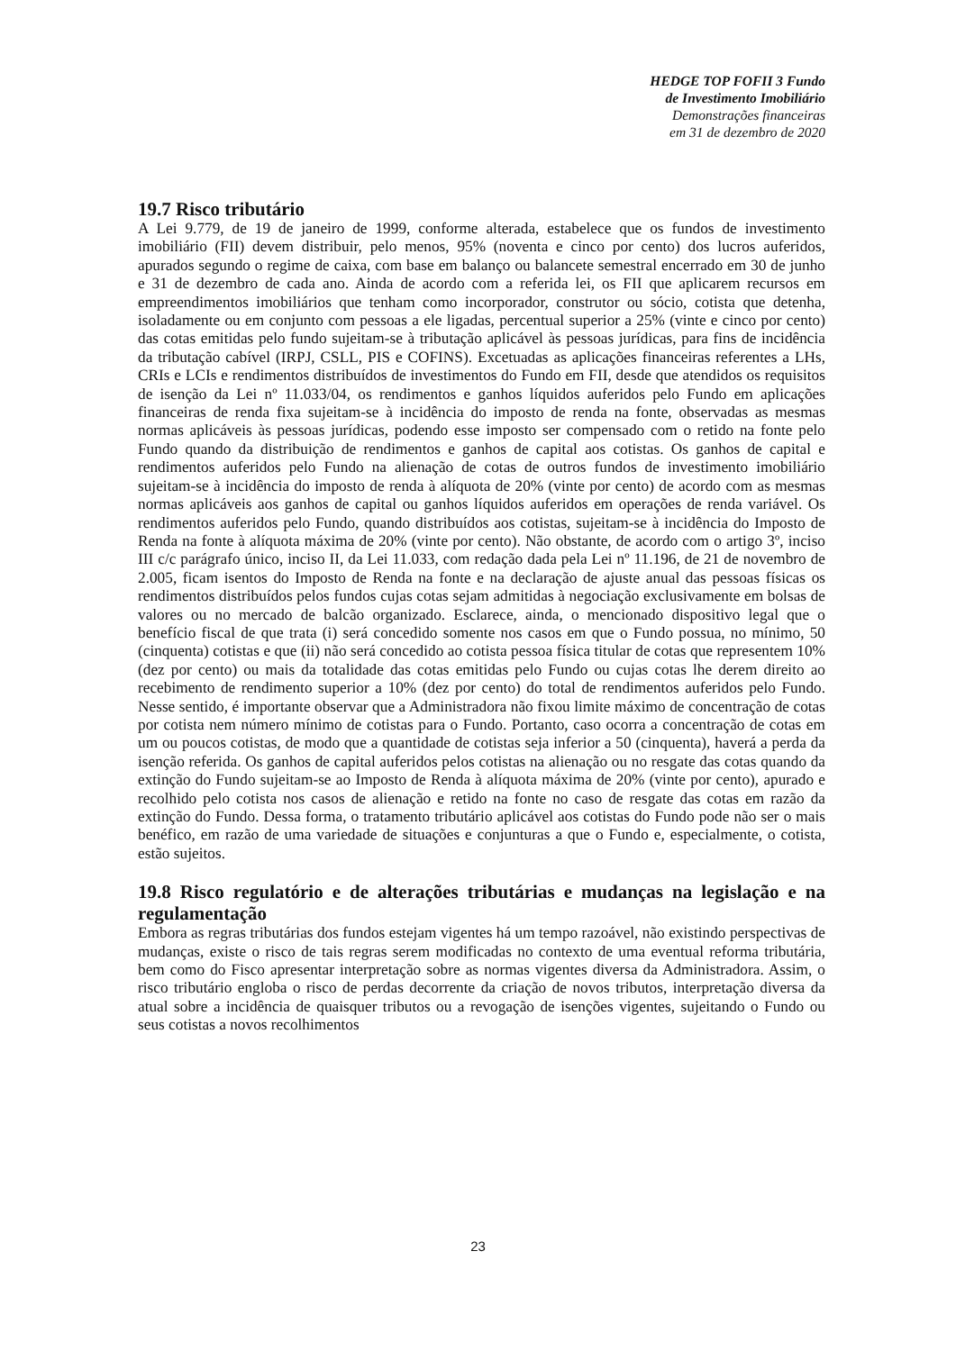HEDGE TOP FOFII 3 Fundo
de Investimento Imobiliário
Demonstrações financeiras
em 31 de dezembro de 2020
19.7 Risco tributário
A Lei 9.779, de 19 de janeiro de 1999, conforme alterada, estabelece que os fundos de investimento imobiliário (FII) devem distribuir, pelo menos, 95% (noventa e cinco por cento) dos lucros auferidos, apurados segundo o regime de caixa, com base em balanço ou balancete semestral encerrado em 30 de junho e 31 de dezembro de cada ano. Ainda de acordo com a referida lei, os FII que aplicarem recursos em empreendimentos imobiliários que tenham como incorporador, construtor ou sócio, cotista que detenha, isoladamente ou em conjunto com pessoas a ele ligadas, percentual superior a 25% (vinte e cinco por cento) das cotas emitidas pelo fundo sujeitam-se à tributação aplicável às pessoas jurídicas, para fins de incidência da tributação cabível (IRPJ, CSLL, PIS e COFINS). Excetuadas as aplicações financeiras referentes a LHs, CRIs e LCIs e rendimentos distribuídos de investimentos do Fundo em FII, desde que atendidos os requisitos de isenção da Lei nº 11.033/04, os rendimentos e ganhos líquidos auferidos pelo Fundo em aplicações financeiras de renda fixa sujeitam-se à incidência do imposto de renda na fonte, observadas as mesmas normas aplicáveis às pessoas jurídicas, podendo esse imposto ser compensado com o retido na fonte pelo Fundo quando da distribuição de rendimentos e ganhos de capital aos cotistas. Os ganhos de capital e rendimentos auferidos pelo Fundo na alienação de cotas de outros fundos de investimento imobiliário sujeitam-se à incidência do imposto de renda à alíquota de 20% (vinte por cento) de acordo com as mesmas normas aplicáveis aos ganhos de capital ou ganhos líquidos auferidos em operações de renda variável. Os rendimentos auferidos pelo Fundo, quando distribuídos aos cotistas, sujeitam-se à incidência do Imposto de Renda na fonte à alíquota máxima de 20% (vinte por cento). Não obstante, de acordo com o artigo 3º, inciso III c/c parágrafo único, inciso II, da Lei 11.033, com redação dada pela Lei nº 11.196, de 21 de novembro de 2.005, ficam isentos do Imposto de Renda na fonte e na declaração de ajuste anual das pessoas físicas os rendimentos distribuídos pelos fundos cujas cotas sejam admitidas à negociação exclusivamente em bolsas de valores ou no mercado de balcão organizado. Esclarece, ainda, o mencionado dispositivo legal que o benefício fiscal de que trata (i) será concedido somente nos casos em que o Fundo possua, no mínimo, 50 (cinquenta) cotistas e que (ii) não será concedido ao cotista pessoa física titular de cotas que representem 10% (dez por cento) ou mais da totalidade das cotas emitidas pelo Fundo ou cujas cotas lhe derem direito ao recebimento de rendimento superior a 10% (dez por cento) do total de rendimentos auferidos pelo Fundo. Nesse sentido, é importante observar que a Administradora não fixou limite máximo de concentração de cotas por cotista nem número mínimo de cotistas para o Fundo. Portanto, caso ocorra a concentração de cotas em um ou poucos cotistas, de modo que a quantidade de cotistas seja inferior a 50 (cinquenta), haverá a perda da isenção referida. Os ganhos de capital auferidos pelos cotistas na alienação ou no resgate das cotas quando da extinção do Fundo sujeitam-se ao Imposto de Renda à alíquota máxima de 20% (vinte por cento), apurado e recolhido pelo cotista nos casos de alienação e retido na fonte no caso de resgate das cotas em razão da extinção do Fundo. Dessa forma, o tratamento tributário aplicável aos cotistas do Fundo pode não ser o mais benéfico, em razão de uma variedade de situações e conjunturas a que o Fundo e, especialmente, o cotista, estão sujeitos.
19.8 Risco regulatório e de alterações tributárias e mudanças na legislação e na regulamentação
Embora as regras tributárias dos fundos estejam vigentes há um tempo razoável, não existindo perspectivas de mudanças, existe o risco de tais regras serem modificadas no contexto de uma eventual reforma tributária, bem como do Fisco apresentar interpretação sobre as normas vigentes diversa da Administradora. Assim, o risco tributário engloba o risco de perdas decorrente da criação de novos tributos, interpretação diversa da atual sobre a incidência de quaisquer tributos ou a revogação de isenções vigentes, sujeitando o Fundo ou seus cotistas a novos recolhimentos
23